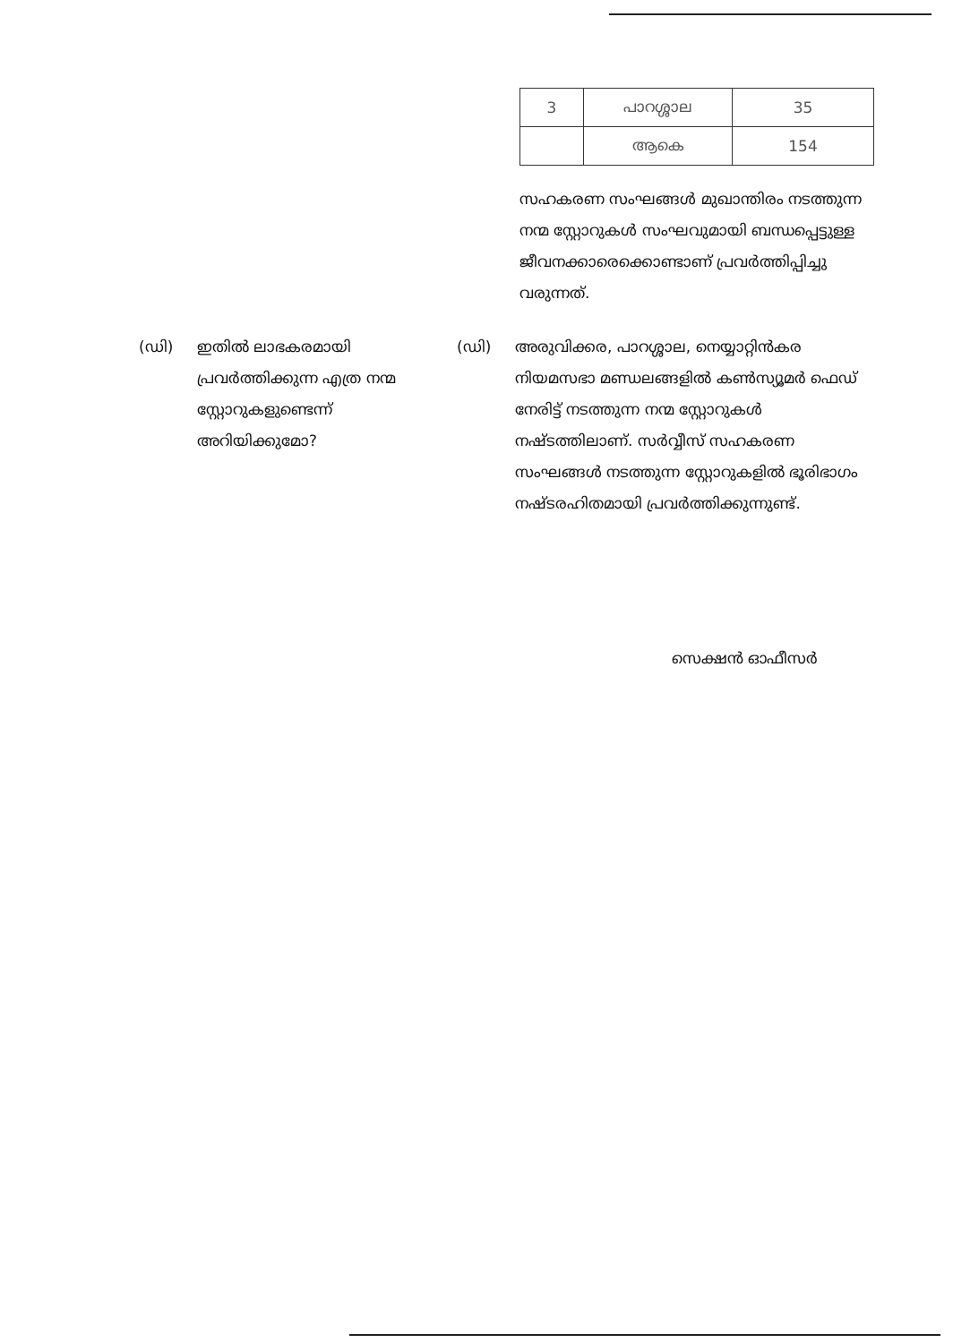| 3 | പാറശ്ശാല | 35 |
| | ആകെ | 154 |
സഹകരണ സംഘങ്ങൾ മുഖാന്തിരം നടത്തുന്ന നന്മ സ്റ്റോറുകൾ സംഘവുമായി ബന്ധപ്പെട്ടുള്ള ജീവനക്കാരെക്കൊണ്ടാണ് പ്രവർത്തിപ്പിച്ചു വരുന്നത്.
(ഡി) ഇതിൽ ലാഭകരമായി പ്രവർത്തിക്കുന്ന എത്ര നന്മ സ്റ്റോറുകളുണ്ടെന്ന് അറിയിക്കുമോ?
(ഡി) അരുവിക്കര, പാറശ്ശാല, നെയ്യാറ്റിൻകര നിയമസഭാ മണ്ഡലങ്ങളിൽ കൺസ്യൂമർ ഫെഡ് നേരിട്ട് നടത്തുന്ന നന്മ സ്റ്റോറുകൾ നഷ്ടത്തിലാണ്. സർവ്വീസ് സഹകരണ സംഘങ്ങൾ നടത്തുന്ന സ്റ്റോറുകളിൽ ഭൂരിഭാഗം നഷ്ടരഹിതമായി പ്രവർത്തിക്കുന്നുണ്ട്.
സെക്ഷൻ ഓഫീസർ